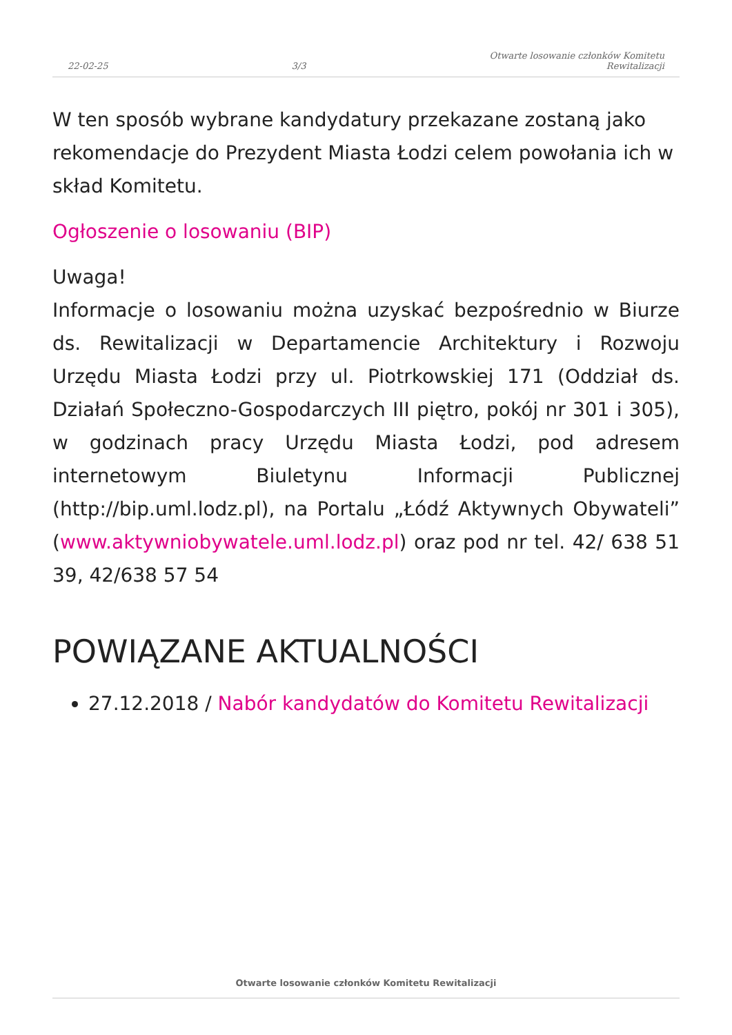22-02-25 3/3 Otwarte losowanie członków Komitetu
Rewitalizacji
W ten sposób wybrane kandydatury przekazane zostaną jako rekomendacje do Prezydent Miasta Łodzi celem powołania ich w skład Komitetu.
Ogłoszenie o losowaniu (BIP)
Uwaga!
Informacje o losowaniu można uzyskać bezpośrednio w Biurze ds. Rewitalizacji w Departamencie Architektury i Rozwoju Urzędu Miasta Łodzi przy ul. Piotrkowskiej 171 (Oddział ds. Działań Społeczno-Gospodarczych III piętro, pokój nr 301 i 305), w godzinach pracy Urzędu Miasta Łodzi, pod adresem internetowym Biuletynu Informacji Publicznej (http://bip.uml.lodz.pl), na Portalu „Łódź Aktywnych Obywateli” (www.aktywniobywatele.uml.lodz.pl) oraz pod nr tel. 42/ 638 51 39, 42/638 57 54
POWIĄZANE AKTUALNOŚCI
27.12.2018 / Nabór kandydatów do Komitetu Rewitalizacji
Otwarte losowanie członków Komitetu Rewitalizacji